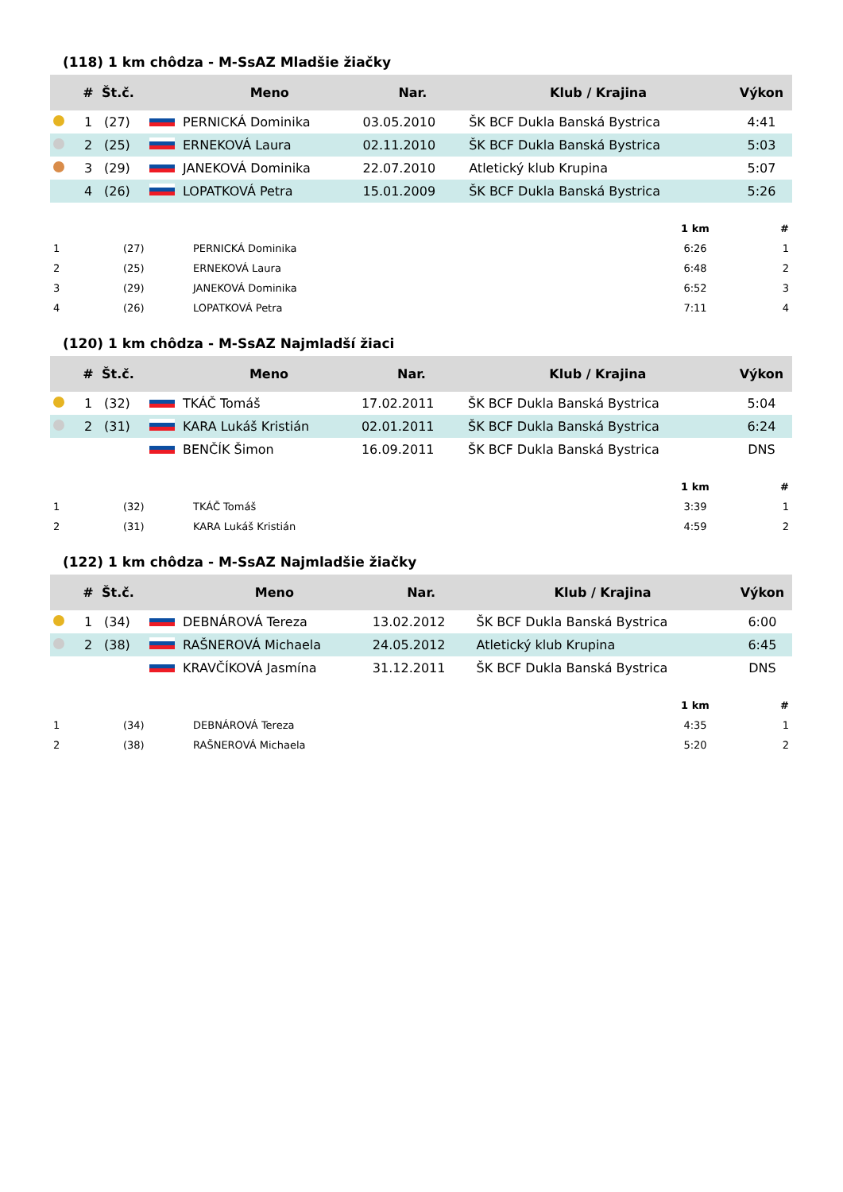(118) 1 km chôdza - M-SsAZ Mladšie žiačky
| | # | Št.č. | | Meno | Nar. | Klub / Krajina | Výkon |
| --- | --- | --- | --- | --- | --- | --- | --- |
| | 1 | (27) | | PERNICKÁ Dominika | 03.05.2010 | ŠK BCF Dukla Banská Bystrica | 4:41 |
| | 2 | (25) | | ERNEKOVÁ Laura | 02.11.2010 | ŠK BCF Dukla Banská Bystrica | 5:03 |
| | 3 | (29) | | JANEKOVÁ Dominika | 22.07.2010 | Atletický klub Krupina | 5:07 |
| | 4 | (26) | | LOPATKOVÁ Petra | 15.01.2009 | ŠK BCF Dukla Banská Bystrica | 5:26 |
| | | | 1 km | # |
| --- | --- | --- | --- | --- |
| 1 | (27) | PERNICKÁ Dominika | 6:26 | 1 |
| 2 | (25) | ERNEKOVÁ Laura | 6:48 | 2 |
| 3 | (29) | JANEKOVÁ Dominika | 6:52 | 3 |
| 4 | (26) | LOPATKOVÁ Petra | 7:11 | 4 |
(120) 1 km chôdza - M-SsAZ Najmladší žiaci
| | # | Št.č. | | Meno | Nar. | Klub / Krajina | Výkon |
| --- | --- | --- | --- | --- | --- | --- | --- |
| | 1 | (32) | | TKÁČ Tomáš | 17.02.2011 | ŠK BCF Dukla Banská Bystrica | 5:04 |
| | 2 | (31) | | KARA Lukáš Kristián | 02.01.2011 | ŠK BCF Dukla Banská Bystrica | 6:24 |
| | | | | BENČÍK Šimon | 16.09.2011 | ŠK BCF Dukla Banská Bystrica | DNS |
| | | | 1 km | # |
| --- | --- | --- | --- | --- |
| 1 | (32) | TKÁČ Tomáš | 3:39 | 1 |
| 2 | (31) | KARA Lukáš Kristián | 4:59 | 2 |
(122) 1 km chôdza - M-SsAZ Najmladšie žiačky
| | # | Št.č. | | Meno | Nar. | Klub / Krajina | Výkon |
| --- | --- | --- | --- | --- | --- | --- | --- |
| | 1 | (34) | | DEBNÁROVÁ Tereza | 13.02.2012 | ŠK BCF Dukla Banská Bystrica | 6:00 |
| | 2 | (38) | | RAŠNEROVÁ Michaela | 24.05.2012 | Atletický klub Krupina | 6:45 |
| | | | | KRAVČÍKOVÁ Jasmína | 31.12.2011 | ŠK BCF Dukla Banská Bystrica | DNS |
| | | | 1 km | # |
| --- | --- | --- | --- | --- |
| 1 | (34) | DEBNÁROVÁ Tereza | 4:35 | 1 |
| 2 | (38) | RAŠNEROVÁ Michaela | 5:20 | 2 |